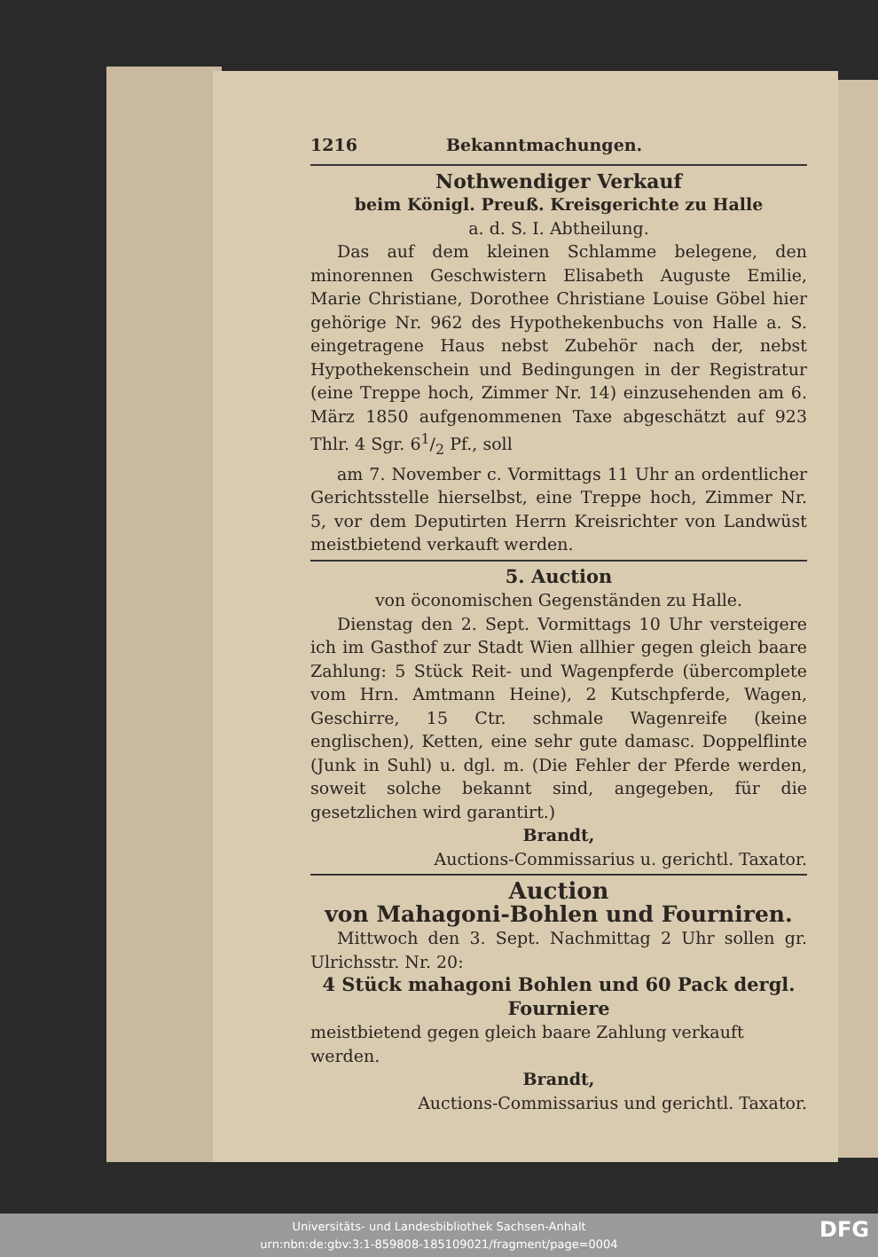1216 Bekanntmachungen.
Nothwendiger Verkauf
beim Königl. Preuß. Kreisgerichte zu Halle
a. d. S. I. Abtheilung.
Das auf dem kleinen Schlamme belegene, den minorennen Geschwistern Elisabeth Auguste Emilie, Marie Christiane, Dorothee Christiane Louise Göbel hier gehörige Nr. 962 des Hypothekenbuchs von Halle a. S. eingetragene Haus nebst Zubehör nach der, nebst Hypothekenschein und Bedingungen in der Registratur (eine Treppe hoch, Zimmer Nr. 14) einzusehenden am 6. März 1850 aufgenommenen Taxe abgeschätzt auf 923 Thlr. 4 Sgr. 61/2 Pf., soll
am 7. November c. Vormittags 11 Uhr an ordentlicher Gerichtsstelle hierselbst, eine Treppe hoch, Zimmer Nr. 5, vor dem Deputirten Herrn Kreisrichter von Landwüst meistbietend verkauft werden.
5. Auction
von öconomischen Gegenständen zu Halle.
Dienstag den 2. Sept. Vormittags 10 Uhr versteigere ich im Gasthof zur Stadt Wien allhier gegen gleich baare Zahlung: 5 Stück Reit- und Wagenpferde (übercomplete vom Hrn. Amtmann Heine), 2 Kutschpferde, Wagen, Geschirre, 15 Ctr. schmale Wagenreife (keine englischen), Ketten, eine sehr gute damasc. Doppelflinte (Junk in Suhl) u. dgl. m. (Die Fehler der Pferde werden, soweit solche bekannt sind, angegeben, für die gesetzlichen wird garantirt.)
Brandt,
Auctions-Commissarius u. gerichtl. Taxator.
Auction
von Mahagoni-Bohlen und Fourniren.
Mittwoch den 3. Sept. Nachmittag 2 Uhr sollen gr. Ulrichsstr. Nr. 20:
4 Stück mahagoni Bohlen und 60 Pack dergl. Fourniere
meistbietend gegen gleich baare Zahlung verkauft werden.
Brandt,
Auctions-Commissarius und gerichtl. Taxator.
Universitäts- und Landesbibliothek Sachsen-Anhalt
urn:nbn:de:gbv:3:1-859808-185109021/fragment/page=0004
DFG